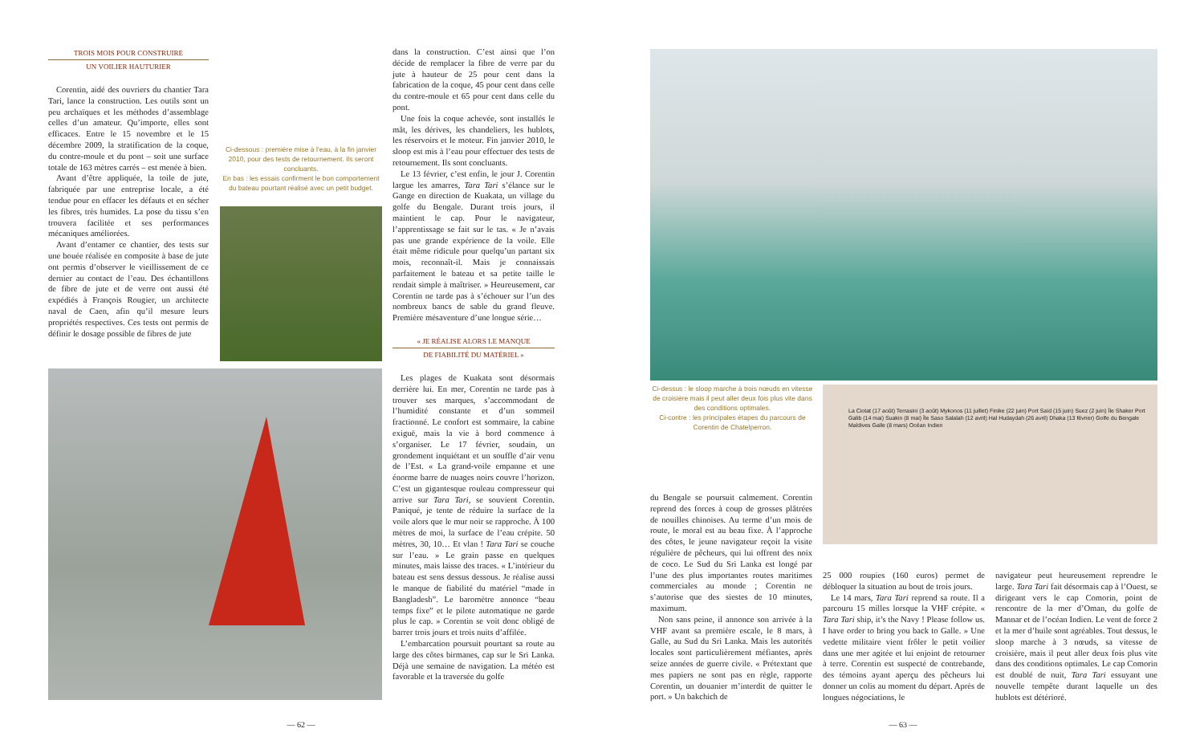TROIS MOIS POUR CONSTRUIRE
UN VOILIER HAUTURIER
Corentin, aidé des ouvriers du chantier Tara Tari, lance la construction. Les outils sont un peu archaïques et les méthodes d’assemblage celles d’un amateur. Qu’importe, elles sont efficaces. Entre le 15 novembre et le 15 décembre 2009, la stratification de la coque, du contre-moule et du pont – soit une surface totale de 163 mètres carrés – est menée à bien.
Avant d’être appliquée, la toile de jute, fabriquée par une entreprise locale, a été tendue pour en effacer les défauts et en sécher les fibres, très humides. La pose du tissu s’en trouvera facilitée et ses performances mécaniques améliorées.
Avant d’entamer ce chantier, des tests sur une bouée réalisée en composite à base de jute ont permis d’observer le vieillissement de ce dernier au contact de l’eau. Des échantillons de fibre de jute et de verre ont aussi été expédiés à François Rougier, un architecte naval de Caen, afin qu’il mesure leurs propriétés respectives. Ces tests ont permis de définir le dosage possible de fibres de jute
Ci-dessous : première mise à l’eau, à la fin janvier 2010, pour des tests de retournement. Ils seront concluants.
En bas : les essais confirment le bon comportement du bateau pourtant réalisé avec un petit budget.
dans la construction. C’est ainsi que l’on décide de remplacer la fibre de verre par du jute à hauteur de 25 pour cent dans la fabrication de la coque, 45 pour cent dans celle du contre-moule et 65 pour cent dans celle du pont.
Une fois la coque achevée, sont installés le mât, les dérives, les chandeliers, les hublots, les réservoirs et le moteur. Fin janvier 2010, le sloop est mis à l’eau pour effectuer des tests de retournement. Ils sont concluants.
Le 13 février, c’est enfin, le jour J. Corentin largue les amarres, Tara Tari s’élance sur le Gange en direction de Kuakata, un village du golfe du Bengale. Durant trois jours, il maintient le cap. Pour le navigateur, l’apprentissage se fait sur le tas. « Je n’avais pas une grande expérience de la voile. Elle était même ridicule pour quelqu’un partant six mois, reconnaît-il. Mais je connaissais parfaitement le bateau et sa petite taille le rendait simple à maîtriser. » Heureusement, car Corentin ne tarde pas à s’échouer sur l’un des nombreux bancs de sable du grand fleuve. Première mésaventure d’une longue série…
« JE RÉALISE ALORS LE MANQUE
DE FIABILITÉ DU MATÉRIEL »
Les plages de Kuakata sont désormais derrière lui. En mer, Corentin ne tarde pas à trouver ses marques, s’accommodant de l’humidité constante et d’un sommeil fractionné. Le confort est sommaire, la cabine exiguë, mais la vie à bord commence à s’organiser. Le 17 février, soudain, un grondement inquiétant et un souffle d’air venu de l’Est. « La grand-voile empanne et une énorme barre de nuages noirs couvre l’horizon. C’est un gigantesque rouleau compresseur qui arrive sur Tara Tari, se souvient Corentin. Paniqué, je tente de réduire la surface de la voile alors que le mur noir se rapproche. À 100 mètres de moi, la surface de l’eau crépite. 50 mètres, 30, 10… Et vlan ! Tara Tari se couche sur l’eau. » Le grain passe en quelques minutes, mais laisse des traces. « L’intérieur du bateau est sens dessus dessous. Je réalise aussi le manque de fiabilité du matériel “made in Bangladesh”. Le baromètre annonce “beau temps fixe” et le pilote automatique ne garde plus le cap. » Corentin se voit donc obligé de barrer trois jours et trois nuits d’affilée.
L’embarcation poursuit pourtant sa route au large des côtes birmanes, cap sur le Sri Lanka. Déjà une semaine de navigation. La météo est favorable et la traversée du golfe
— 62 —
Ci-dessus : le sloop marche à trois nœuds en vitesse de croisière mais il peut aller deux fois plus vite dans des conditions optimales.
Ci-contre : les principales étapes du parcours de Corentin de Chatelperron.
La Ciotat (17 août) Terrasini (3 août) Mykonos (11 juillet) Finike (22 juin) Port Saïd (15 juin) Suez (2 juin) Île Shaker Port Galib (14 mai) Suakin (8 mai) Île Saso Salalah (12 avril) Hal Hudaydah (26 avril) Dhaka (13 février) Golfe du Bengale Maldives Galle (8 mars) Océan Indien
du Bengale se poursuit calmement. Corentin reprend des forces à coup de grosses plâtrées de nouilles chinoises. Au terme d’un mois de route, le moral est au beau fixe. À l’approche des côtes, le jeune navigateur reçoit la visite régulière de pêcheurs, qui lui offrent des noix de coco. Le Sud du Sri Lanka est longé par l’une des plus importantes routes maritimes commerciales au monde ; Corentin ne s’autorise que des siestes de 10 minutes, maximum.
Non sans peine, il annonce son arrivée à la VHF avant sa première escale, le 8 mars, à Galle, au Sud du Sri Lanka. Mais les autorités locales sont particulièrement méfiantes, après seize années de guerre civile. « Prétextant que mes papiers ne sont pas en règle, rapporte Corentin, un douanier m’interdit de quitter le port. » Un bakchich de
25 000 roupies (160 euros) permet de débloquer la situation au bout de trois jours.
Le 14 mars, Tara Tari reprend sa route. Il a parcouru 15 milles lorsque la VHF crépite. « Tara Tari ship, it’s the Navy ! Please follow us. I have order to bring you back to Galle. » Une vedette militaire vient frôler le petit voilier dans une mer agitée et lui enjoint de retourner à terre. Corentin est suspecté de contrebande, des témoins ayant aperçu des pêcheurs lui donner un colis au moment du départ. Après de longues négociations, le
navigateur peut heureusement reprendre le large. Tara Tari fait désormais cap à l’Ouest, se dirigeant vers le cap Comorin, point de rencontre de la mer d’Oman, du golfe de Mannar et de l’océan Indien. Le vent de force 2 et la mer d’huile sont agréables. Tout dessus, le sloop marche à 3 nœuds, sa vitesse de croisière, mais il peut aller deux fois plus vite dans des conditions optimales. Le cap Comorin est doublé de nuit, Tara Tari essuyant une nouvelle tempête durant laquelle un des hublots est détérioré.
— 63 —